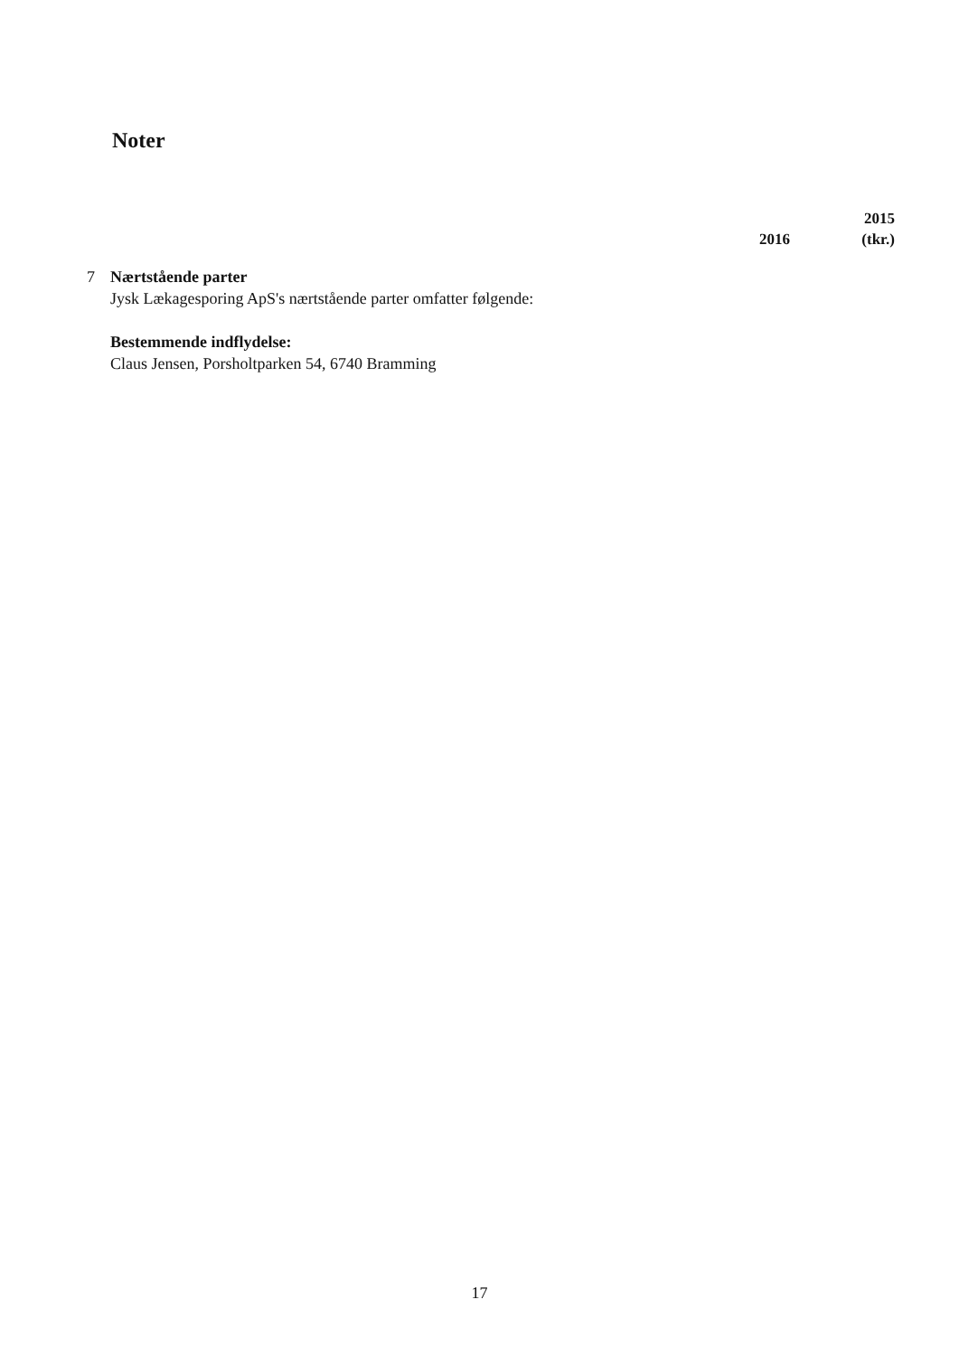Noter
2016
2015
(tkr.)
7 Nærtstående parter
Jysk Lækagesporing ApS's nærtstående parter omfatter følgende:
Bestemmende indflydelse:
Claus Jensen, Porsholtparken 54, 6740 Bramming
17